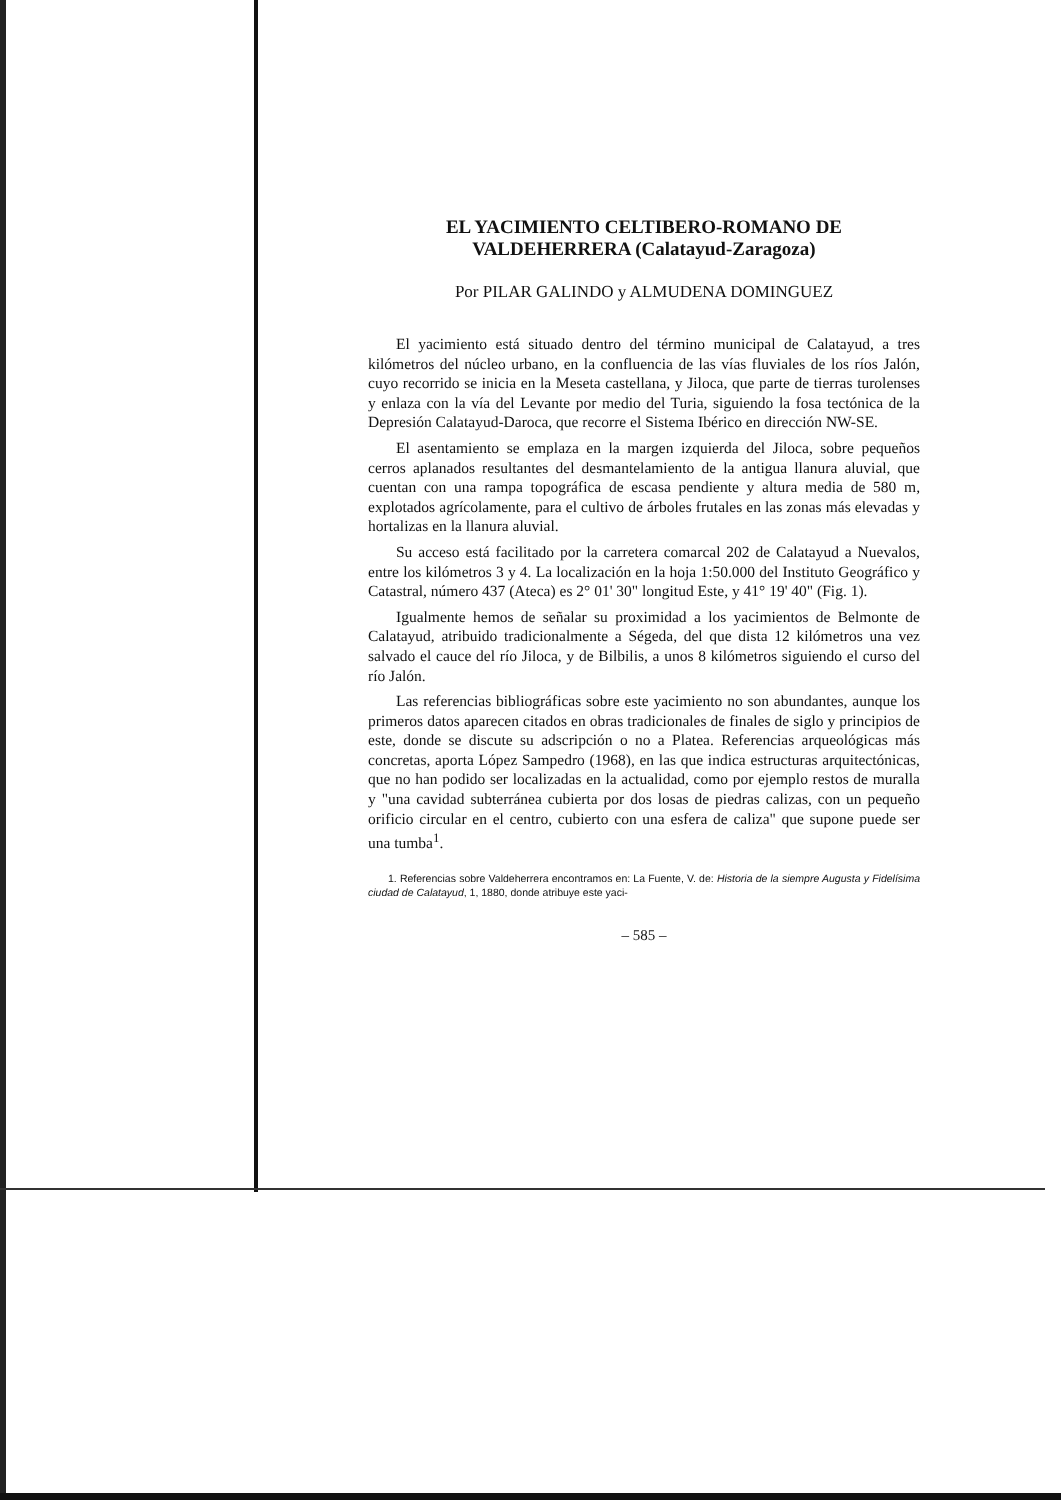EL YACIMIENTO CELTIBERO-ROMANO DE
VALDEHERRERA (Calatayud-Zaragoza)
Por PILAR GALINDO y ALMUDENA DOMINGUEZ
El yacimiento está situado dentro del término municipal de Calatayud, a tres kilómetros del núcleo urbano, en la confluencia de las vías fluviales de los ríos Jalón, cuyo recorrido se inicia en la Meseta castellana, y Jiloca, que parte de tierras turolenses y enlaza con la vía del Levante por medio del Turia, siguiendo la fosa tectónica de la Depresión Calatayud-Daroca, que recorre el Sistema Ibérico en dirección NW-SE.
El asentamiento se emplaza en la margen izquierda del Jiloca, sobre pequeños cerros aplanados resultantes del desmantelamiento de la antigua llanura aluvial, que cuentan con una rampa topográfica de escasa pendiente y altura media de 580 m, explotados agrícolamente, para el cultivo de árboles frutales en las zonas más elevadas y hortalizas en la llanura aluvial.
Su acceso está facilitado por la carretera comarcal 202 de Calatayud a Nuevalos, entre los kilómetros 3 y 4. La localización en la hoja 1:50.000 del Instituto Geográfico y Catastral, número 437 (Ateca) es 2° 01' 30" longitud Este, y 41° 19' 40" (Fig. 1).
Igualmente hemos de señalar su proximidad a los yacimientos de Belmonte de Calatayud, atribuido tradicionalmente a Ségeda, del que dista 12 kilómetros una vez salvado el cauce del río Jiloca, y de Bilbilis, a unos 8 kilómetros siguiendo el curso del río Jalón.
Las referencias bibliográficas sobre este yacimiento no son abundantes, aunque los primeros datos aparecen citados en obras tradicionales de finales de siglo y principios de este, donde se discute su adscripción o no a Platea. Referencias arqueológicas más concretas, aporta López Sampedro (1968), en las que indica estructuras arquitectónicas, que no han podido ser localizadas en la actualidad, como por ejemplo restos de muralla y "una cavidad subterránea cubierta por dos losas de piedras calizas, con un pequeño orificio circular en el centro, cubierto con una esfera de caliza" que supone puede ser una tumba<sup>1</sup>.
1. Referencias sobre Valdeherrera encontramos en: La Fuente, V. de: Historia de la siempre Augusta y Fidelísima ciudad de Calatayud, 1, 1880, donde atribuye este yaci-
– 585 –